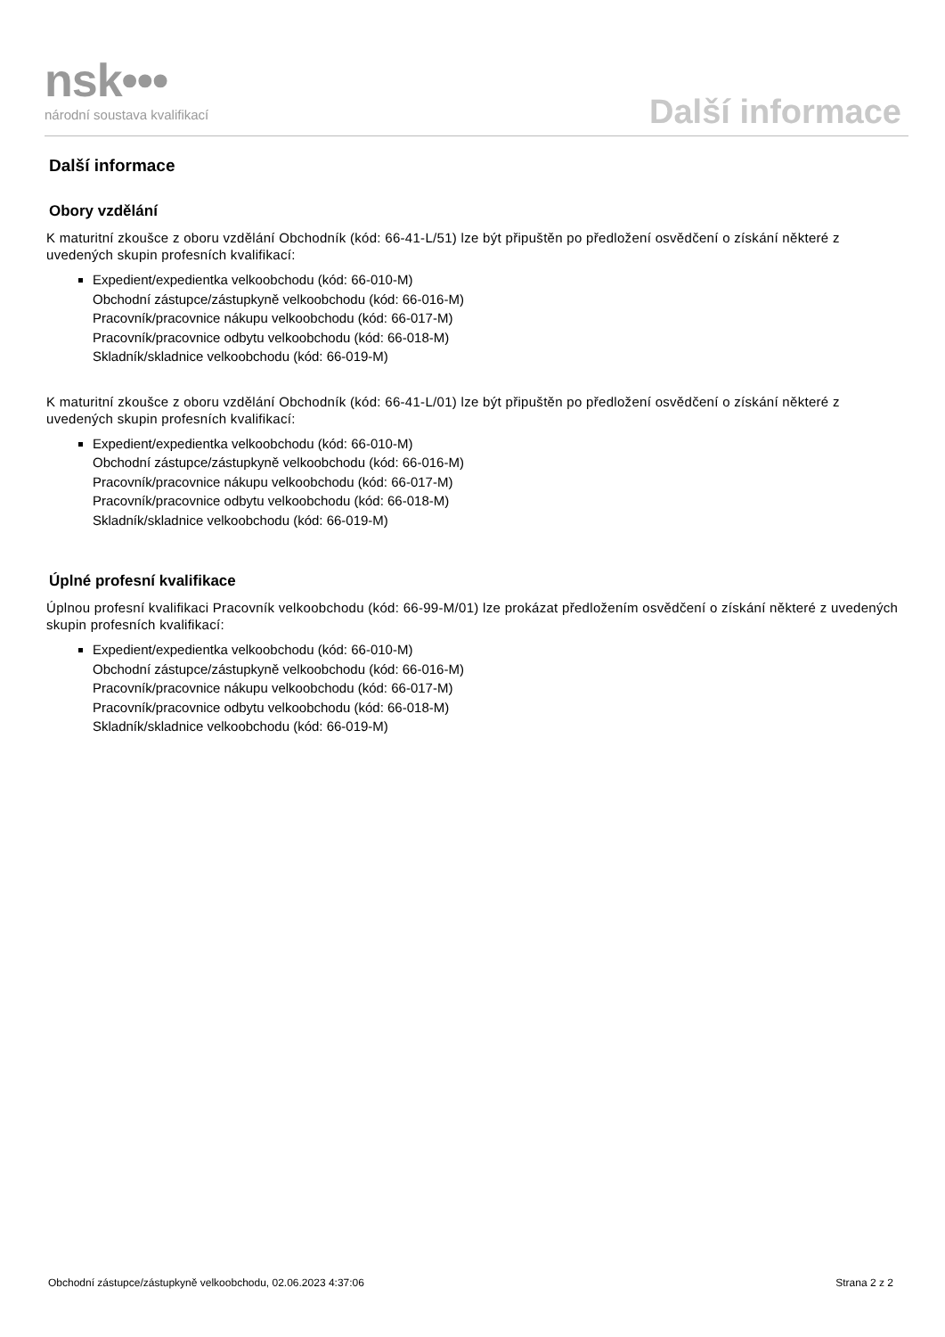nsk•••
národní soustava kvalifikací
Další informace
Další informace
Obory vzdělání
K maturitní zkoušce z oboru vzdělání Obchodník (kód: 66-41-L/51) lze být připuštěn po předložení osvědčení o získání některé z uvedených skupin profesních kvalifikací:
Expedient/expedientka velkoobchodu (kód: 66-010-M)
Obchodní zástupce/zástupkyně velkoobchodu (kód: 66-016-M)
Pracovník/pracovnice nákupu velkoobchodu (kód: 66-017-M)
Pracovník/pracovnice odbytu velkoobchodu (kód: 66-018-M)
Skladník/skladnice velkoobchodu (kód: 66-019-M)
K maturitní zkoušce z oboru vzdělání Obchodník (kód: 66-41-L/01) lze být připuštěn po předložení osvědčení o získání některé z uvedených skupin profesních kvalifikací:
Expedient/expedientka velkoobchodu (kód: 66-010-M)
Obchodní zástupce/zástupkyně velkoobchodu (kód: 66-016-M)
Pracovník/pracovnice nákupu velkoobchodu (kód: 66-017-M)
Pracovník/pracovnice odbytu velkoobchodu (kód: 66-018-M)
Skladník/skladnice velkoobchodu (kód: 66-019-M)
Úplné profesní kvalifikace
Úplnou profesní kvalifikaci Pracovník velkoobchodu (kód: 66-99-M/01) lze prokázat předložením osvědčení o získání některé z uvedených skupin profesních kvalifikací:
Expedient/expedientka velkoobchodu (kód: 66-010-M)
Obchodní zástupce/zástupkyně velkoobchodu (kód: 66-016-M)
Pracovník/pracovnice nákupu velkoobchodu (kód: 66-017-M)
Pracovník/pracovnice odbytu velkoobchodu (kód: 66-018-M)
Skladník/skladnice velkoobchodu (kód: 66-019-M)
Obchodní zástupce/zástupkyně velkoobchodu, 02.06.2023 4:37:06 Strana 2 z 2